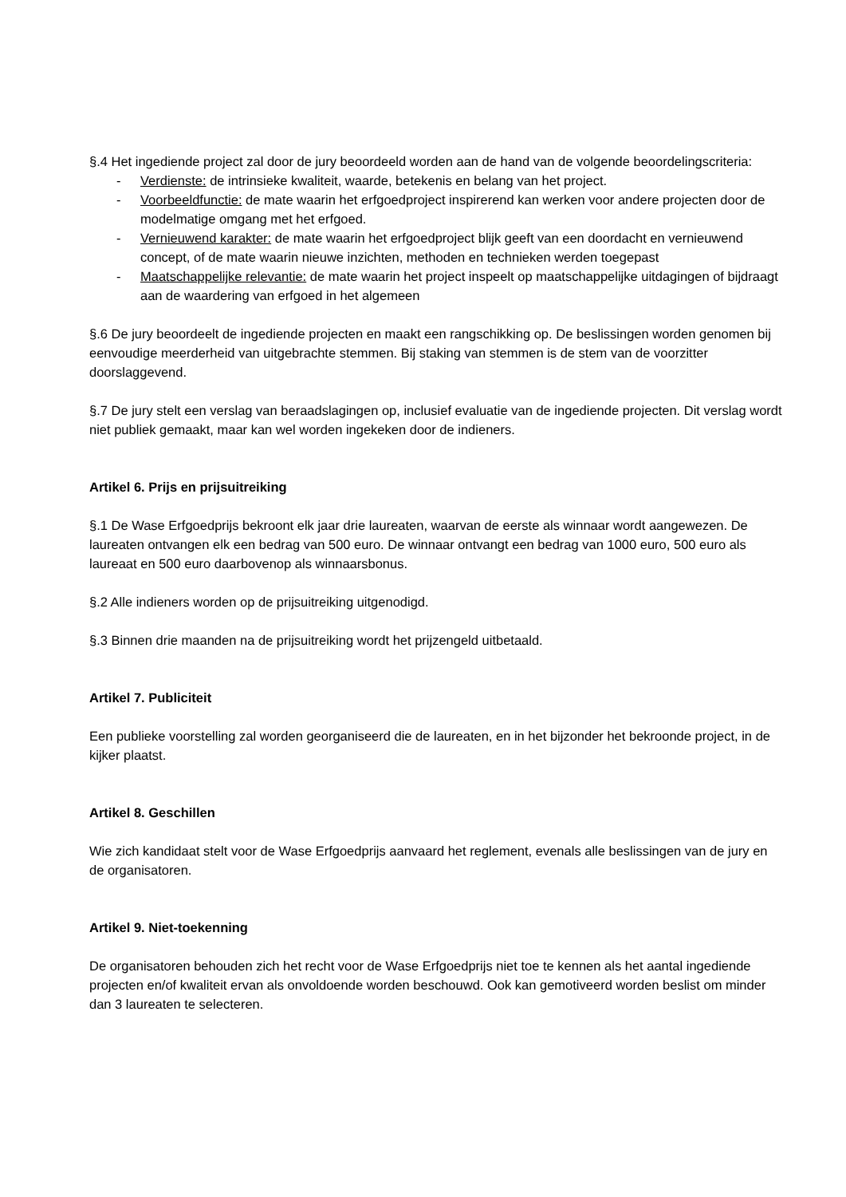§.4 Het ingediende project zal door de jury beoordeeld worden aan de hand van de volgende beoordelingscriteria:
- Verdienste: de intrinsieke kwaliteit, waarde, betekenis en belang van het project.
- Voorbeeldfunctie: de mate waarin het erfgoedproject inspirerend kan werken voor andere projecten door de modelmatige omgang met het erfgoed.
- Vernieuwend karakter: de mate waarin het erfgoedproject blijk geeft van een doordacht en vernieuwend concept, of de mate waarin nieuwe inzichten, methoden en technieken werden toegepast
- Maatschappelijke relevantie: de mate waarin het project inspeelt op maatschappelijke uitdagingen of bijdraagt aan de waardering van erfgoed in het algemeen
§.6 De jury beoordeelt de ingediende projecten en maakt een rangschikking op. De beslissingen worden genomen bij eenvoudige meerderheid van uitgebrachte stemmen. Bij staking van stemmen is de stem van de voorzitter doorslaggevend.
§.7 De jury stelt een verslag van beraadslagingen op, inclusief evaluatie van de ingediende projecten. Dit verslag wordt niet publiek gemaakt, maar kan wel worden ingekeken door de indieners.
Artikel 6. Prijs en prijsuitreiking
§.1 De Wase Erfgoedprijs bekroont elk jaar drie laureaten, waarvan de eerste als winnaar wordt aangewezen. De laureaten ontvangen elk een bedrag van 500 euro. De winnaar ontvangt een bedrag van 1000 euro, 500 euro als laureaat en 500 euro daarbovenop als winnaarsbonus.
§.2 Alle indieners worden op de prijsuitreiking uitgenodigd.
§.3 Binnen drie maanden na de prijsuitreiking wordt het prijzengeld uitbetaald.
Artikel 7. Publiciteit
Een publieke voorstelling zal worden georganiseerd die de laureaten, en in het bijzonder het bekroonde project, in de kijker plaatst.
Artikel 8. Geschillen
Wie zich kandidaat stelt voor de Wase Erfgoedprijs aanvaard het reglement, evenals alle beslissingen van de jury en de organisatoren.
Artikel 9. Niet-toekenning
De organisatoren behouden zich het recht voor de Wase Erfgoedprijs niet toe te kennen als het aantal ingediende projecten en/of kwaliteit ervan als onvoldoende worden beschouwd. Ook kan gemotiveerd worden beslist om minder dan 3 laureaten te selecteren.